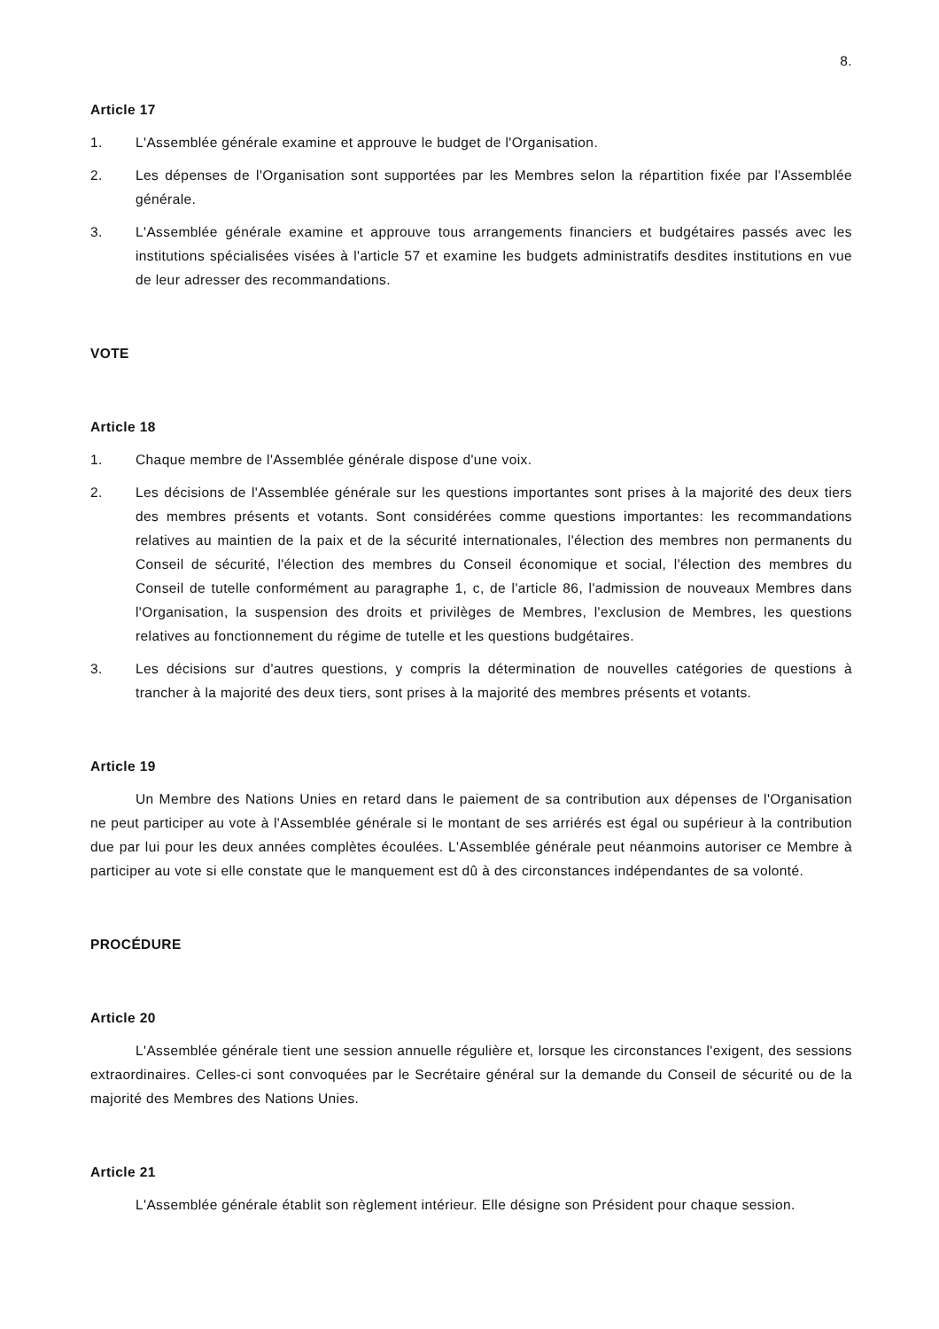8.
Article 17
1. L'Assemblée générale examine et approuve le budget de l'Organisation.
2. Les dépenses de l'Organisation sont supportées par les Membres selon la répartition fixée par l'Assemblée générale.
3. L'Assemblée générale examine et approuve tous arrangements financiers et budgétaires passés avec les institutions spécialisées visées à l'article 57 et examine les budgets administratifs desdites institutions en vue de leur adresser des recommandations.
VOTE
Article 18
1. Chaque membre de l'Assemblée générale dispose d'une voix.
2. Les décisions de l'Assemblée générale sur les questions importantes sont prises à la majorité des deux tiers des membres présents et votants. Sont considérées comme questions importantes: les recommandations relatives au maintien de la paix et de la sécurité internationales, l'élection des membres non permanents du Conseil de sécurité, l'élection des membres du Conseil économique et social, l'élection des membres du Conseil de tutelle conformément au paragraphe 1, c, de l'article 86, l'admission de nouveaux Membres dans l'Organisation, la suspension des droits et privilèges de Membres, l'exclusion de Membres, les questions relatives au fonctionnement du régime de tutelle et les questions budgétaires.
3. Les décisions sur d'autres questions, y compris la détermination de nouvelles catégories de questions à trancher à la majorité des deux tiers, sont prises à la majorité des membres présents et votants.
Article 19
Un Membre des Nations Unies en retard dans le paiement de sa contribution aux dépenses de l'Organisation ne peut participer au vote à l'Assemblée générale si le montant de ses arriérés est égal ou supérieur à la contribution due par lui pour les deux années complètes écoulées. L'Assemblée générale peut néanmoins autoriser ce Membre à participer au vote si elle constate que le manquement est dû à des circonstances indépendantes de sa volonté.
PROCÉDURE
Article 20
L'Assemblée générale tient une session annuelle régulière et, lorsque les circonstances l'exigent, des sessions extraordinaires. Celles-ci sont convoquées par le Secrétaire général sur la demande du Conseil de sécurité ou de la majorité des Membres des Nations Unies.
Article 21
L'Assemblée générale établit son règlement intérieur. Elle désigne son Président pour chaque session.